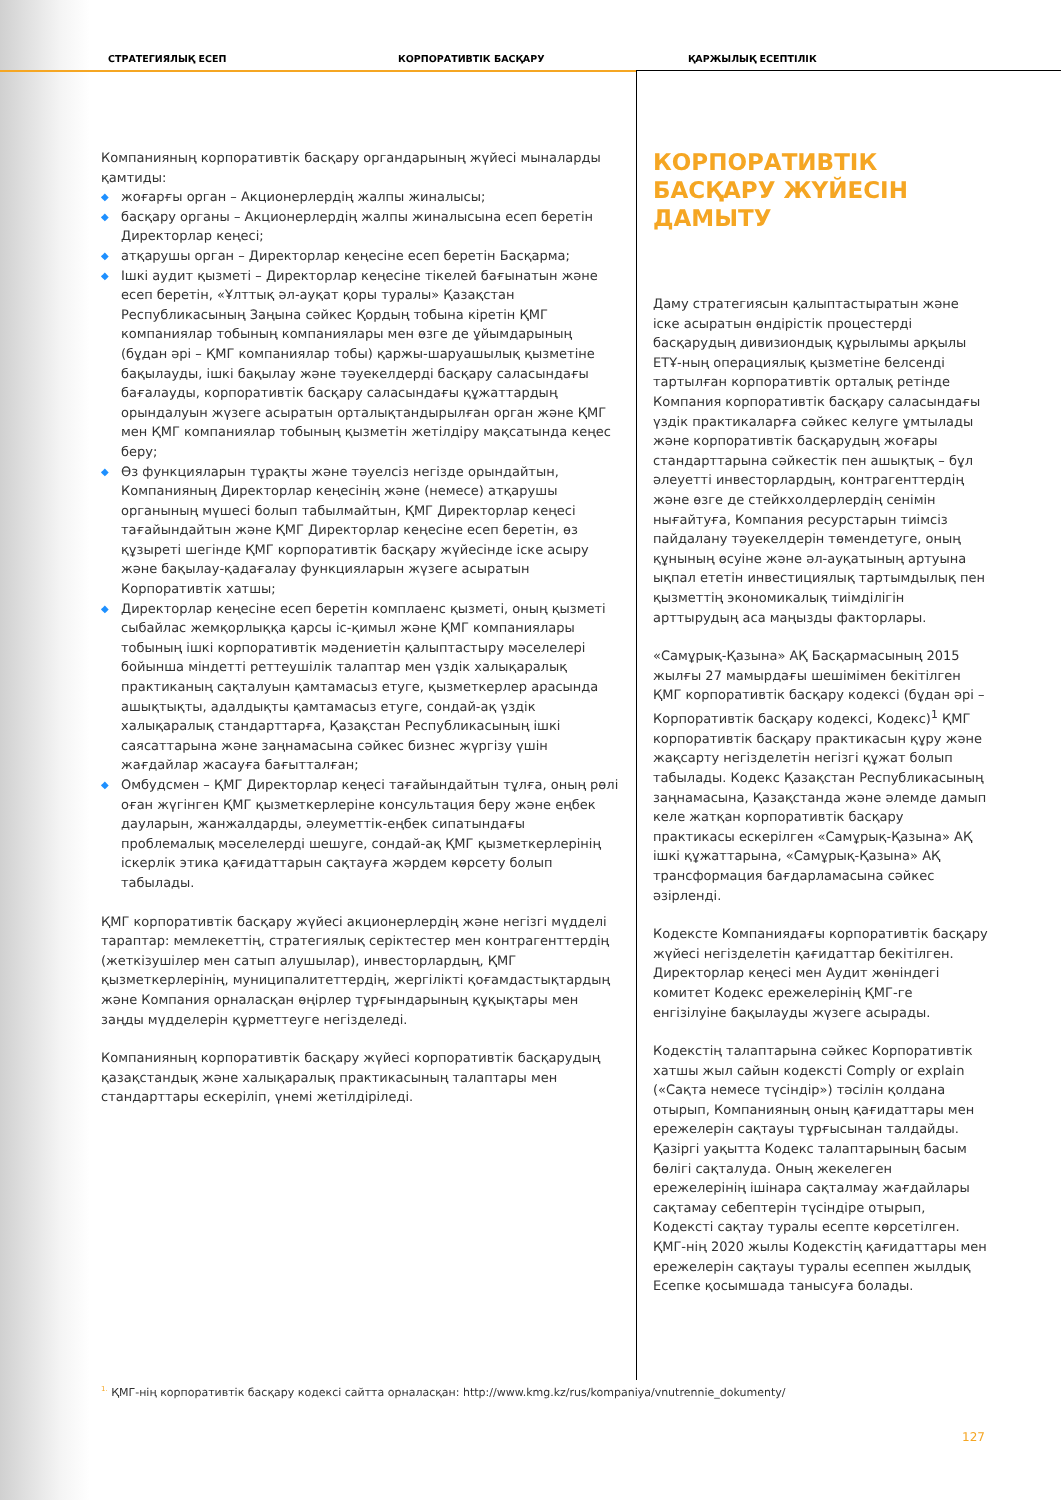СТРАТЕГИЯЛЫҚ ЕСЕП
КОРПОРАТИВТІК БАСҚАРУ
ҚАРЖЫЛЫҚ ЕСЕПТІЛІК
Компанияның корпоративтік басқару органдарының жүйесі мыналарды қамтиды:
◆ жоғарғы орган – Акционерлердің жалпы жиналысы;
◆ басқару органы – Акционерлердің жалпы жиналысына есеп беретін Директорлар кеңесі;
◆ атқарушы орган – Директорлар кеңесіне есеп беретін Басқарма;
◆ Ішкі аудит қызметі – Директорлар кеңесіне тікелей бағынатын және есеп беретін, «Ұлттық әл-ауқат қоры туралы» Қазақстан Республикасының Заңына сәйкес Қордың тобына кіретін ҚМГ компаниялар тобының компаниялары мен өзге де ұйымдарының (бұдан әрі – ҚМГ компаниялар тобы) қаржы-шаруашылық қызметіне бақылауды, ішкі бақылау және тәуекелдерді басқару саласындағы бағалауды, корпоративтік басқару саласындағы құжаттардың орындалуын жүзеге асыратын орталықтандырылған орган және ҚМГ мен ҚМГ компаниялар тобының қызметін жетілдіру мақсатында кеңес беру;
◆ Өз функцияларын тұрақты және тәуелсіз негізде орындайтын, Компанияның Директорлар кеңесінің және (немесе) атқарушы органының мүшесі болып табылмайтын, ҚМГ Директорлар кеңесі тағайындайтын және ҚМГ Директорлар кеңесіне есеп беретін, өз құзыреті шегінде ҚМГ корпоративтік басқару жүйесінде іске асыру және бақылау-қадағалау функцияларын жүзеге асыратын Корпоративтік хатшы;
◆ Директорлар кеңесіне есеп беретін комплаенс қызметі, оның қызметі сыбайлас жемқорлыққа қарсы іс-қимыл және ҚМГ компаниялары тобының ішкі корпоративтік мәдениетін қалыптастыру мәселелері бойынша міндетті реттеушілік талаптар мен үздік халықаралық практиканың сақталуын қамтамасыз етуге, қызметкерлер арасында ашықтықты, адалдықты қамтамасыз етуге, сондай-ақ үздік халықаралық стандарттарға, Қазақстан Республикасының ішкі саясаттарына және заңнамасына сәйкес бизнес жүргізу үшін жағдайлар жасауға бағытталған;
◆ Омбудсмен – ҚМГ Директорлар кеңесі тағайындайтын тұлға, оның рөлі оған жүгінген ҚМГ қызметкерлеріне консультация беру және еңбек дауларын, жанжалдарды, әлеуметтік-еңбек сипатындағы проблемалық мәселелерді шешуге, сондай-ақ ҚМГ қызметкерлерінің іскерлік этика қағидаттарын сақтауға жәрдем көрсету болып табылады.
ҚМГ корпоративтік басқару жүйесі акционерлердің және негізгі мүдделі тараптар: мемлекеттің, стратегиялық серіктестер мен контрагенттердің (жеткізушілер мен сатып алушылар), инвесторлардың, ҚМГ қызметкерлерінің, муниципалитеттердің, жергілікті қоғамдастықтардың және Компания орналасқан өңірлер тұрғындарының құқықтары мен заңды мүдделерін құрметтеуге негізделеді.
Компанияның корпоративтік басқару жүйесі корпоративтік басқарудың қазақстандық және халықаралық практикасының талаптары мен стандарттары ескеріліп, үнемі жетілдіріледі.
КОРПОРАТИВТІК БАСҚАРУ ЖҮЙЕСІН ДАМЫТУ
Даму стратегиясын қалыптастыратын және іске асыратын өндірістік процестерді басқарудың дивизиондық құрылымы арқылы ЕТҰ-ның операциялық қызметіне белсенді тартылған корпоративтік орталық ретінде Компания корпоративтік басқару саласындағы үздік практикаларға сәйкес келуге ұмтылады және корпоративтік басқарудың жоғары стандарттарына сәйкестік пен ашықтық – бұл әлеуетті инвесторлардың, контрагенттердің және өзге де стейкхолдерлердің сенімін нығайтуға, Компания ресурстарын тиімсіз пайдалану тәуекелдерін төмендетуге, оның құнының өсуіне және әл-ауқатының артуына ықпал ететін инвестициялық тартымдылық пен қызметтің экономикалық тиімділігін арттырудың аса маңызды факторлары.
«Самұрық-Қазына» АҚ Басқармасының 2015 жылғы 27 мамырдағы шешімімен бекітілген ҚМГ корпоративтік басқару кодексі (бұдан әрі – Корпоративтік басқару кодексі, Кодекс)<sup>1</sup> ҚМГ корпоративтік басқару практикасын құру және жақсарту негізделетін негізгі құжат болып табылады. Кодекс Қазақстан Республикасының заңнамасына, Қазақстанда және әлемде дамып келе жатқан корпоративтік басқару практикасы ескерілген «Самұрық-Қазына» АҚ ішкі құжаттарына, «Самұрық-Қазына» АҚ трансформация бағдарламасына сәйкес әзірленді.
Кодексте Компаниядағы корпоративтік басқару жүйесі негізделетін қағидаттар бекітілген. Директорлар кеңесі мен Аудит жөніндегі комитет Кодекс ережелерінің ҚМГ-ге енгізілуіне бақылауды жүзеге асырады.
Кодекстің талаптарына сәйкес Корпоративтік хатшы жыл сайын кодексті Comply or explain («Сақта немесе түсіндір») тәсілін қолдана отырып, Компанияның оның қағидаттары мен ережелерін сақтауы тұрғысынан талдайды. Қазіргі уақытта Кодекс талаптарының басым бөлігі сақталуда. Оның жекелеген ережелерінің ішінара сақталмау жағдайлары сақтамау себептерін түсіндіре отырып, Кодексті сақтау туралы есепте көрсетілген. ҚМГ-нің 2020 жылы Кодекстің қағидаттары мен ережелерін сақтауы туралы есеппен жылдық Есепке қосымшада танысуға болады.
<sup>1.</sup> ҚМГ-нің корпоративтік басқару кодексі сайтта орналасқан: http://www.kmg.kz/rus/kompaniya/vnutrennie_dokumenty/
127